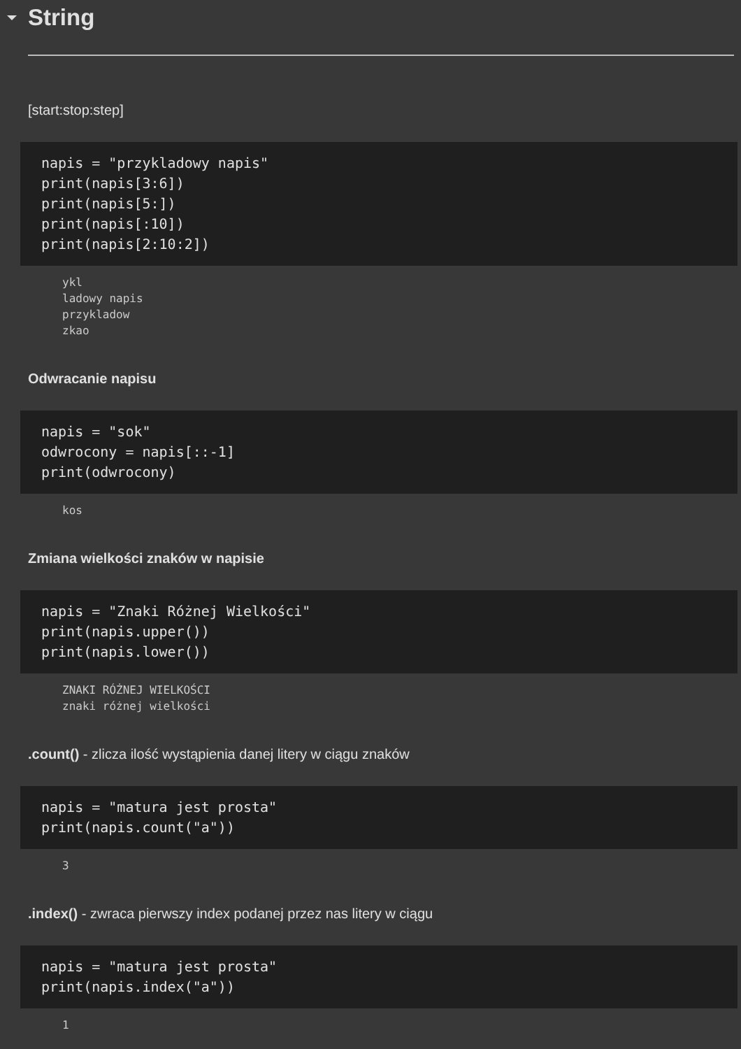String
[start:stop:step]
napis = "przykladowy napis"
print(napis[3:6])
print(napis[5:])
print(napis[:10])
print(napis[2:10:2])
ykl
ladowy napis
przykladow
zkao
Odwracanie napisu
napis = "sok"
odwrocony = napis[::-1]
print(odwrocony)
kos
Zmiana wielkości znaków w napisie
napis = "Znaki Różnej Wielkości"
print(napis.upper())
print(napis.lower())
ZNAKI RÓŻNEJ WIELKOŚCI
znaki różnej wielkości
.count() - zlicza ilość wystąpienia danej litery w ciągu znaków
napis = "matura jest prosta"
print(napis.count("a"))
3
.index() - zwraca pierwszy index podanej przez nas litery w ciągu
napis = "matura jest prosta"
print(napis.index("a"))
1